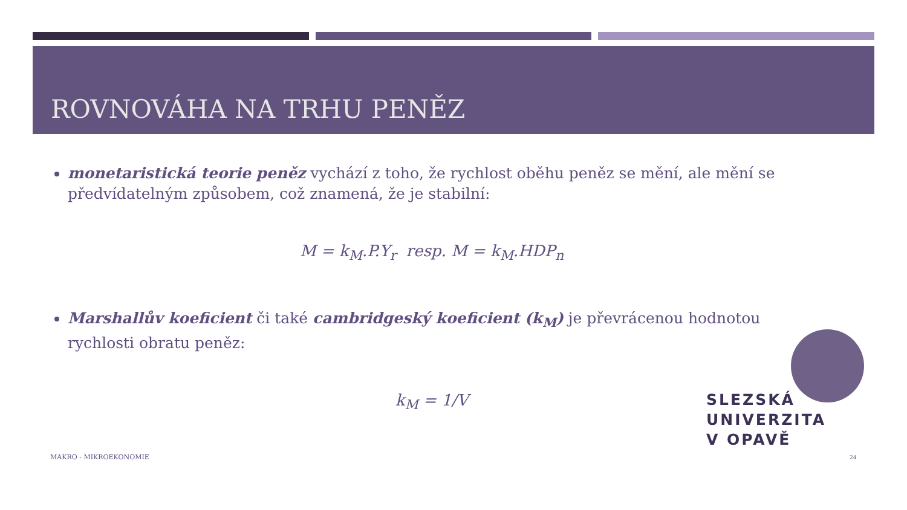ROVNOVÁHA NA TRHU PENĚZ
monetaristická teorie peněz vychází z toho, že rychlost oběhu peněz se mění, ale mění se předvídatelným způsobem, což znamená, že je stabilní:
M = k<sub>M</sub>.P.Y<sub>r</sub> resp. M = k<sub>M</sub>.HDP<sub>n</sub>
Marshallův koeficient či také cambridgeský koeficient (k<sub>M</sub>) je převrácenou hodnotou rychlosti obratu peněz:
k<sub>M</sub> = 1/V
SLEZSKÁ
UNIVERZITA
V OPAVĚ
MAKRO - MIKROEKONOMIE 24